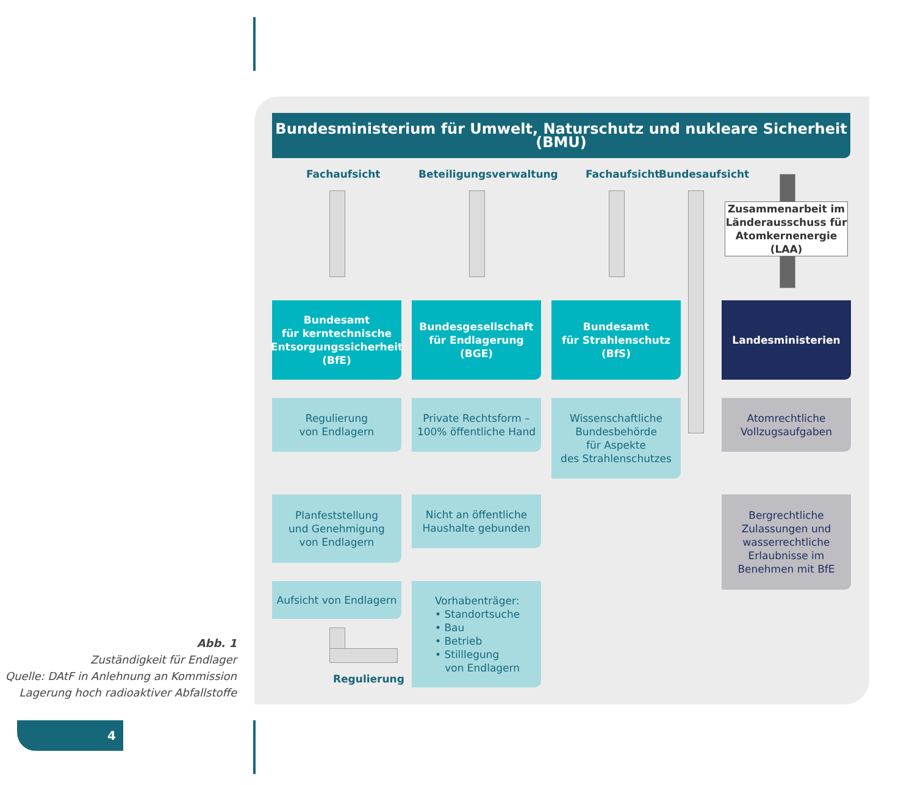Bundesministerium für Umwelt, Naturschutz und nukleare Sicherheit (BMU)
Fachaufsicht Beteiligungsverwaltung Fachaufsicht Bundesaufsicht
Zusammenarbeit im Länderausschuss für Atomkernenergie (LAA)
Bundesamt
für kerntechnische Entsorgungssicherheit
(BfE)
Bundesgesellschaft für Endlagerung
(BGE)
Bundesamt
für Strahlenschutz
(BfS)
Landesministerien
Regulierung
von Endlagern
Private Rechtsform –
100% öffentliche Hand
Wissenschaftliche Bundesbehörde
für Aspekte
des Strahlenschutzes
Atomrechtliche Vollzugsaufgaben
Planfeststellung
und Genehmigung
von Endlagern
Nicht an öffentliche
Haushalte gebunden
Bergrechtliche Zulassungen und wasserrechtliche Erlaubnisse im Benehmen mit BfE
Aufsicht von Endlagern
Vorhabenträger:
• Standortsuche
• Bau
• Betrieb
• Stilllegung
von Endlagern
Regulierung
Abb. 1
Zuständigkeit für Endlager
Quelle: DAtF in Anlehnung an Kommission
Lagerung hoch radioaktiver Abfallstoffe
4